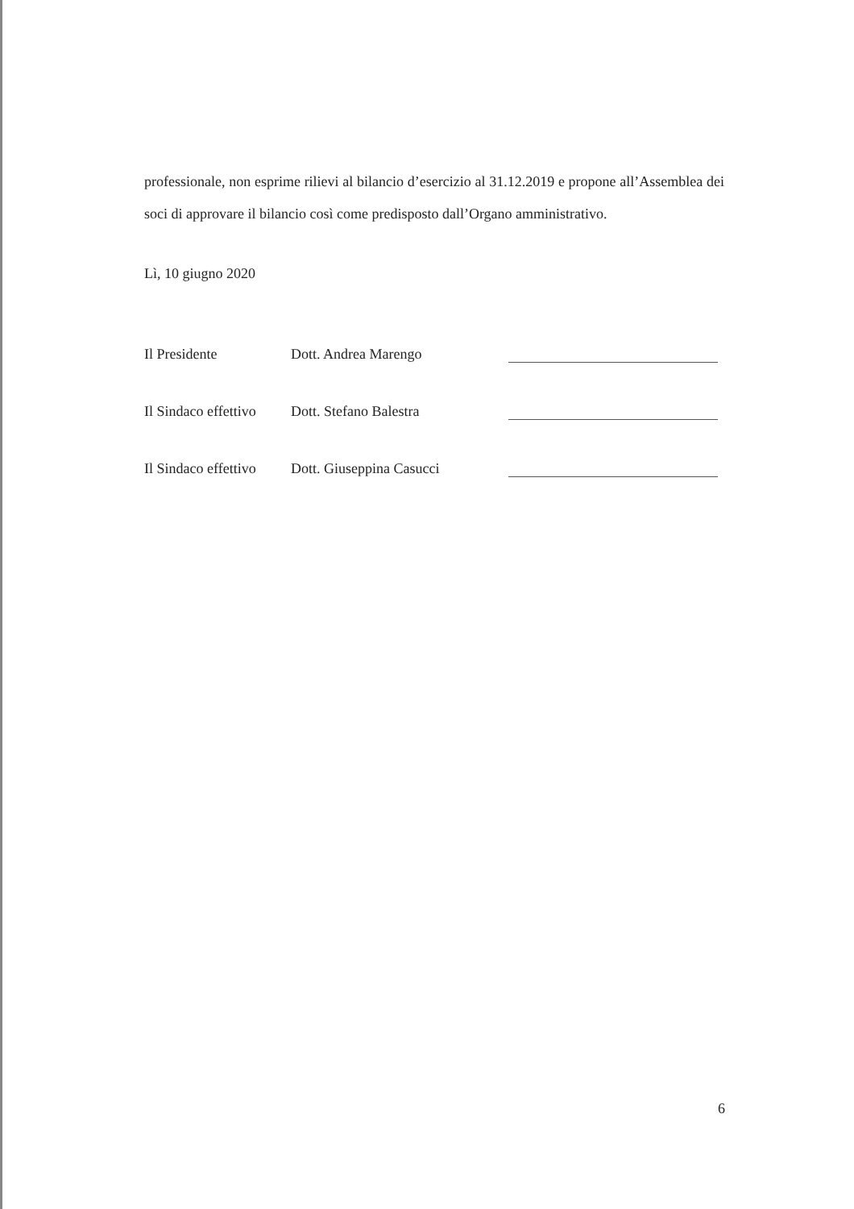professionale, non esprime rilievi al bilancio d’esercizio al 31.12.2019 e propone all’Assemblea dei soci di approvare il bilancio così come predisposto dall’Organo amministrativo.
Lì, 10 giugno 2020
| Il Presidente | Dott. Andrea Marengo | |
| Il Sindaco effettivo | Dott. Stefano Balestra | |
| Il Sindaco effettivo | Dott. Giuseppina Casucci | |
6